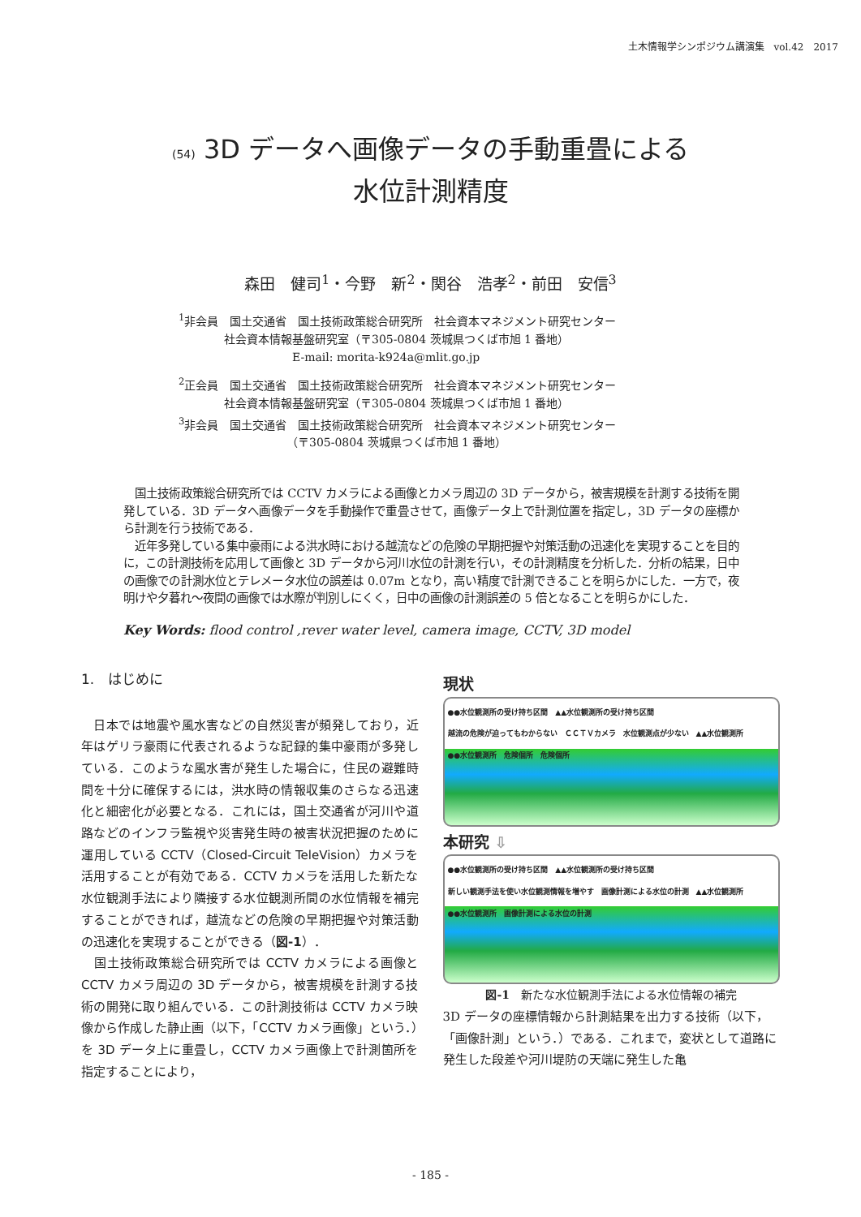土木情報学シンポジウム講演集　vol.42　2017
(54) 3D データへ画像データの手動重畳による
水位計測精度
森田　健司<sup>1</sup>・今野　新<sup>2</sup>・関谷　浩孝<sup>2</sup>・前田　安信<sup>3</sup>
<sup>1</sup> 非会員　国土交通省　国土技術政策総合研究所　社会資本マネジメント研究センター
　　　　社会資本情報基盤研究室（〒305-0804 茨城県つくば市旭 1 番地）
　　　　　　　　　　E-mail: morita-k924a@mlit.go.jp
<sup>2</sup> 正会員　国土交通省　国土技術政策総合研究所　社会資本マネジメント研究センター
　　　　社会資本情報基盤研究室（〒305-0804 茨城県つくば市旭 1 番地）
<sup>3</sup> 非会員　国土交通省　国土技術政策総合研究所　社会資本マネジメント研究センター
　　　　　　　　　　（〒305-0804 茨城県つくば市旭 1 番地）
　国土技術政策総合研究所では CCTV カメラによる画像とカメラ周辺の 3D データから，被害規模を計測する技術を開発している．3D データへ画像データを手動操作で重畳させて，画像データ上で計測位置を指定し，3D データの座標から計測を行う技術である．
　近年多発している集中豪雨による洪水時における越流などの危険の早期把握や対策活動の迅速化を実現することを目的に，この計測技術を応用して画像と 3D データから河川水位の計測を行い，その計測精度を分析した．分析の結果，日中の画像での計測水位とテレメータ水位の誤差は 0.07m となり，高い精度で計測できることを明らかにした．一方で，夜明けや夕暮れ～夜間の画像では水際が判別しにくく，日中の画像の計測誤差の 5 倍となることを明らかにした．
Key Words: flood control ,rever water level, camera image, CCTV, 3D model
1.　はじめに
　日本では地震や風水害などの自然災害が頻発しており，近年はゲリラ豪雨に代表されるような記録的集中豪雨が多発している．このような風水害が発生した場合に，住民の避難時間を十分に確保するには，洪水時の情報収集のさらなる迅速化と細密化が必要となる．これには，国土交通省が河川や道路などのインフラ監視や災害発生時の被害状況把握のために運用している CCTV（Closed-Circuit TeleVision）カメラを活用することが有効である．CCTV カメラを活用した新たな水位観測手法により隣接する水位観測所間の水位情報を補完することができれば，越流などの危険の早期把握や対策活動の迅速化を実現することができる（図-1）．
　国土技術政策総合研究所では CCTV カメラによる画像と CCTV カメラ周辺の 3D データから，被害規模を計測する技術の開発に取り組んでいる．この計測技術は CCTV カメラ映像から作成した静止画（以下，「CCTV カメラ画像」という．）を 3D データ上に重畳し，CCTV カメラ画像上で計測箇所を指定することにより，
現状
●●水位観測所の受け持ち区間　▲▲水位観測所の受け持ち区間
越流の危険が迫ってもわからない　ＣＣＴＶカメラ　水位観測点が少ない　▲▲水位観測所
●●水位観測所　危険個所　危険個所
本研究 ⇩
●●水位観測所の受け持ち区間　▲▲水位観測所の受け持ち区間
新しい観測手法を使い水位観測情報を増やす　画像計測による水位の計測　▲▲水位観測所
●●水位観測所　画像計測による水位の計測
図-1　新たな水位観測手法による水位情報の補完
3D データの座標情報から計測結果を出力する技術（以下，「画像計測」という．）である．これまで，変状として道路に発生した段差や河川堤防の天端に発生した亀
- 185 -